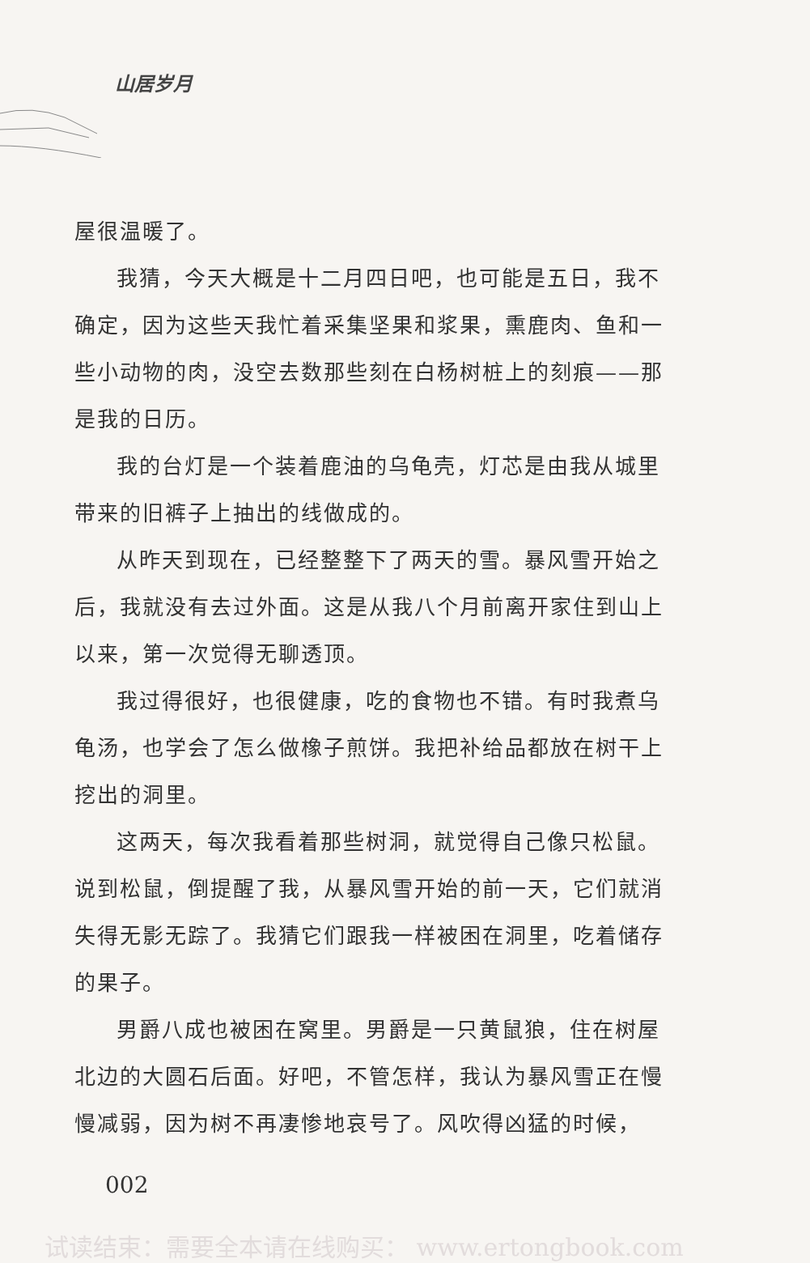山居岁月
屋很温暖了。
我猜，今天大概是十二月四日吧，也可能是五日，我不确定，因为这些天我忙着采集坚果和浆果，熏鹿肉、鱼和一些小动物的肉，没空去数那些刻在白杨树桩上的刻痕——那是我的日历。
我的台灯是一个装着鹿油的乌龟壳，灯芯是由我从城里带来的旧裤子上抽出的线做成的。
从昨天到现在，已经整整下了两天的雪。暴风雪开始之后，我就没有去过外面。这是从我八个月前离开家住到山上以来，第一次觉得无聊透顶。
我过得很好，也很健康，吃的食物也不错。有时我煮乌龟汤，也学会了怎么做橡子煎饼。我把补给品都放在树干上挖出的洞里。
这两天，每次我看着那些树洞，就觉得自己像只松鼠。说到松鼠，倒提醒了我，从暴风雪开始的前一天，它们就消失得无影无踪了。我猜它们跟我一样被困在洞里，吃着储存的果子。
男爵八成也被困在窝里。男爵是一只黄鼠狼，住在树屋北边的大圆石后面。好吧，不管怎样，我认为暴风雪正在慢慢减弱，因为树不再凄惨地哀号了。风吹得凶猛的时候，
002
试读结束：需要全本请在线购买： www.ertongbook.com